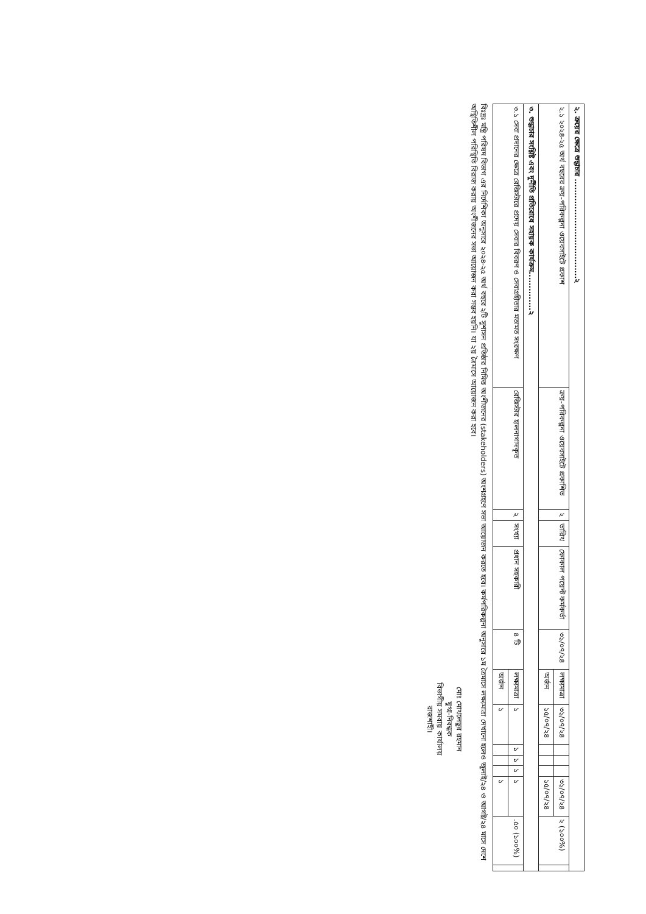| ২. ক্রয়ের ক্ষেত্রে শুদ্ধাচার ....................................২ | | | | | | | | | | | | | |
| ২.১ ২০২৪-২৫ অর্থ বছরের ক্রয়-পরিকল্পনা ওয়েবসাইটে প্রকাশ | ক্রয়-পরিকল্পনা ওয়েবসাইটে প্রকাশিত | ২ | তারিখ | ফোকাল পয়েন্ট কর্মকর্তা | ৩১/০৭/২৪ | লক্ষ্যমাত্রা | ৩১/০৭/২৪ | | | | ৩১/০৭/২৪ | ২ (১০০%) | |
| | | | | | | অর্জন | ১৫/০৭/২৪ | | | | ১৫/০৭/২৪ | | |
| ৩. শুদ্ধাচার সংশ্লিষ্ট এবং দুর্নীতি প্রতিরোধে সহায়ক কার্যক্রম..............২ | | | | | | | | | | | | | |
| ৩.১ সেবা প্রদানের ক্ষেত্রে রেজিস্টারে প্রদেয় সেবার বিবরণ ও সেবাগ্রহীতার মতামত সংরক্ষণ | রেজিস্টার হালনাগাদকৃত | ২ | সংখ্যা | প্রধান সহকারী | ৪ টি | লক্ষ্যমাত্রা | ১ | ১ | ১ | ১ | ১ | .৫০ (১০০%) | |
| | | | | | | অর্জন | ১ | | | | ১ | | |
বিঃদ্রঃ মন্ত্রি পরিষদ বিভাগ এর নির্দেশিকা অনুসারে ২০২৪-২৫ অর্থ বছরে ২টি সুশাসন প্রতিষ্ঠার নিমিত্ত অংশীজনের (stakeholders) অংশগ্রহণে সভা আয়োজন করতে হবে। কর্মপরিকল্পনা অনুসারে ১ম ত্রৈমাসে লক্ষ্যমাত্রা দেখানো হলেও জুলাই/২৪ ও আগষ্ট/২৪ মাসে দেশে অস্থিতিশীল পরিস্থিতি বিরাজ করায় অংশীজনের সভা আয়োজন করা সম্ভব হয়নি। যা ২য় ত্রৈমাসে আয়োজন করা হবে।
মোঃ মোখলেছুর রহমান
যুগ্ম-নিবন্ধক
বিভাগীয় সমবায় কার্যালয়
রাজশাহী।